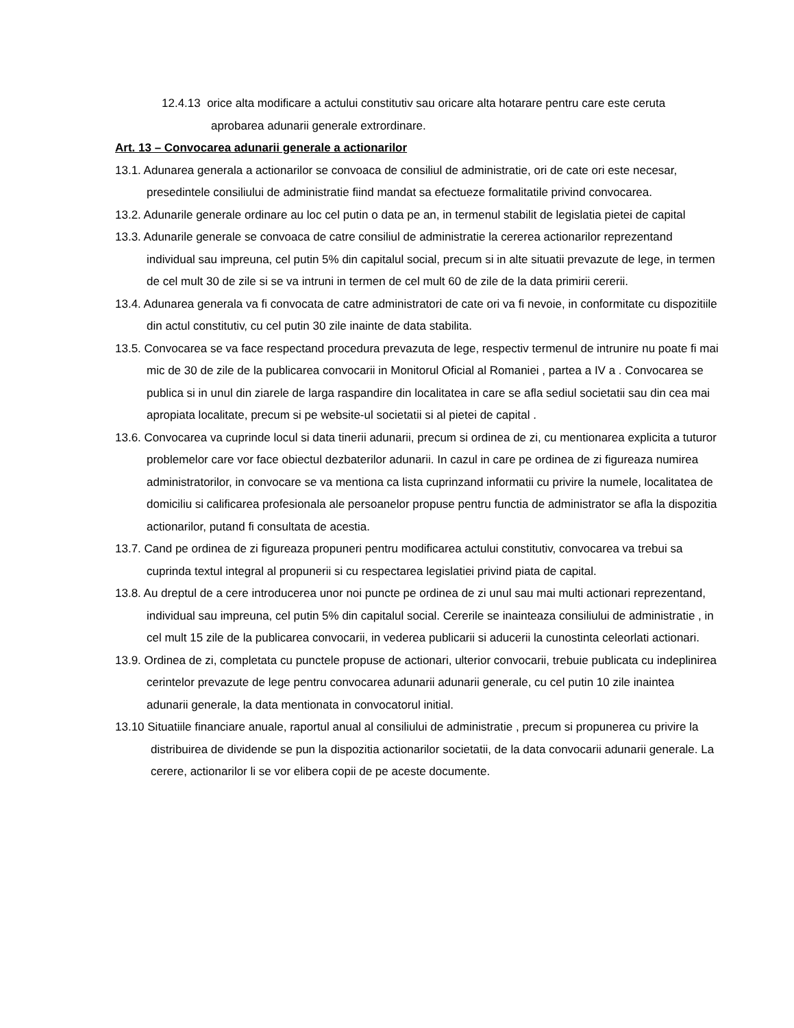12.4.13 orice alta modificare a actului constitutiv sau oricare alta hotarare pentru care este ceruta aprobarea adunarii generale extrordinare.
Art. 13 – Convocarea adunarii generale a actionarilor
13.1. Adunarea generala a actionarilor se convoaca de consiliul de administratie, ori de cate ori este necesar, presedintele consiliului de administratie fiind mandat sa efectueze formalitatile privind convocarea.
13.2. Adunarile generale ordinare au loc cel putin o data pe an, in termenul stabilit de legislatia pietei de capital
13.3. Adunarile generale se convoaca de catre consiliul de administratie la cererea actionarilor reprezentand individual sau impreuna, cel putin 5% din capitalul social, precum si in alte situatii prevazute de lege, in termen de cel mult 30 de zile si se va intruni in termen de cel mult 60 de zile de la data primirii cererii.
13.4. Adunarea generala va fi convocata de catre administratori de cate ori va fi nevoie, in conformitate cu dispozitiile din actul constitutiv, cu cel putin 30 zile inainte de data stabilita.
13.5. Convocarea se va face respectand procedura prevazuta de lege, respectiv termenul de intrunire nu poate fi mai mic de 30 de zile de la publicarea convocarii in Monitorul Oficial al Romaniei , partea a IV a . Convocarea se publica si in unul din ziarele de larga raspandire din localitatea in care se afla sediul societatii sau din cea mai apropiata localitate, precum si pe website-ul societatii si al pietei de capital .
13.6. Convocarea va cuprinde locul si data tinerii adunarii, precum si ordinea de zi, cu mentionarea explicita a tuturor problemelor care vor face obiectul dezbaterilor adunarii. In cazul in care pe ordinea de zi figureaza numirea administratorilor, in convocare se va mentiona ca lista cuprinzand informatii cu privire la numele, localitatea de domiciliu si calificarea profesionala ale persoanelor propuse pentru functia de administrator se afla la dispozitia actionarilor, putand fi consultata de acestia.
13.7. Cand pe ordinea de zi figureaza propuneri pentru modificarea actului constitutiv, convocarea va trebui sa cuprinda textul integral al propunerii si cu respectarea legislatiei privind piata de capital.
13.8. Au dreptul de a cere introducerea unor noi puncte pe ordinea de zi unul sau mai multi actionari reprezentand, individual sau impreuna, cel putin 5% din capitalul social. Cererile se inainteaza consiliului de administratie , in cel mult 15 zile de la publicarea convocarii, in vederea publicarii si aducerii la cunostinta celeorlati actionari.
13.9. Ordinea de zi, completata cu punctele propuse de actionari, ulterior convocarii, trebuie publicata cu indeplinirea cerintelor prevazute de lege pentru convocarea adunarii adunarii generale, cu cel putin 10 zile inaintea adunarii generale, la data mentionata in convocatorul initial.
13.10 Situatiile financiare anuale, raportul anual al consiliului de administratie , precum si propunerea cu privire la distribuirea de dividende se pun la dispozitia actionarilor societatii, de la data convocarii adunarii generale. La cerere, actionarilor li se vor elibera copii de pe aceste documente.